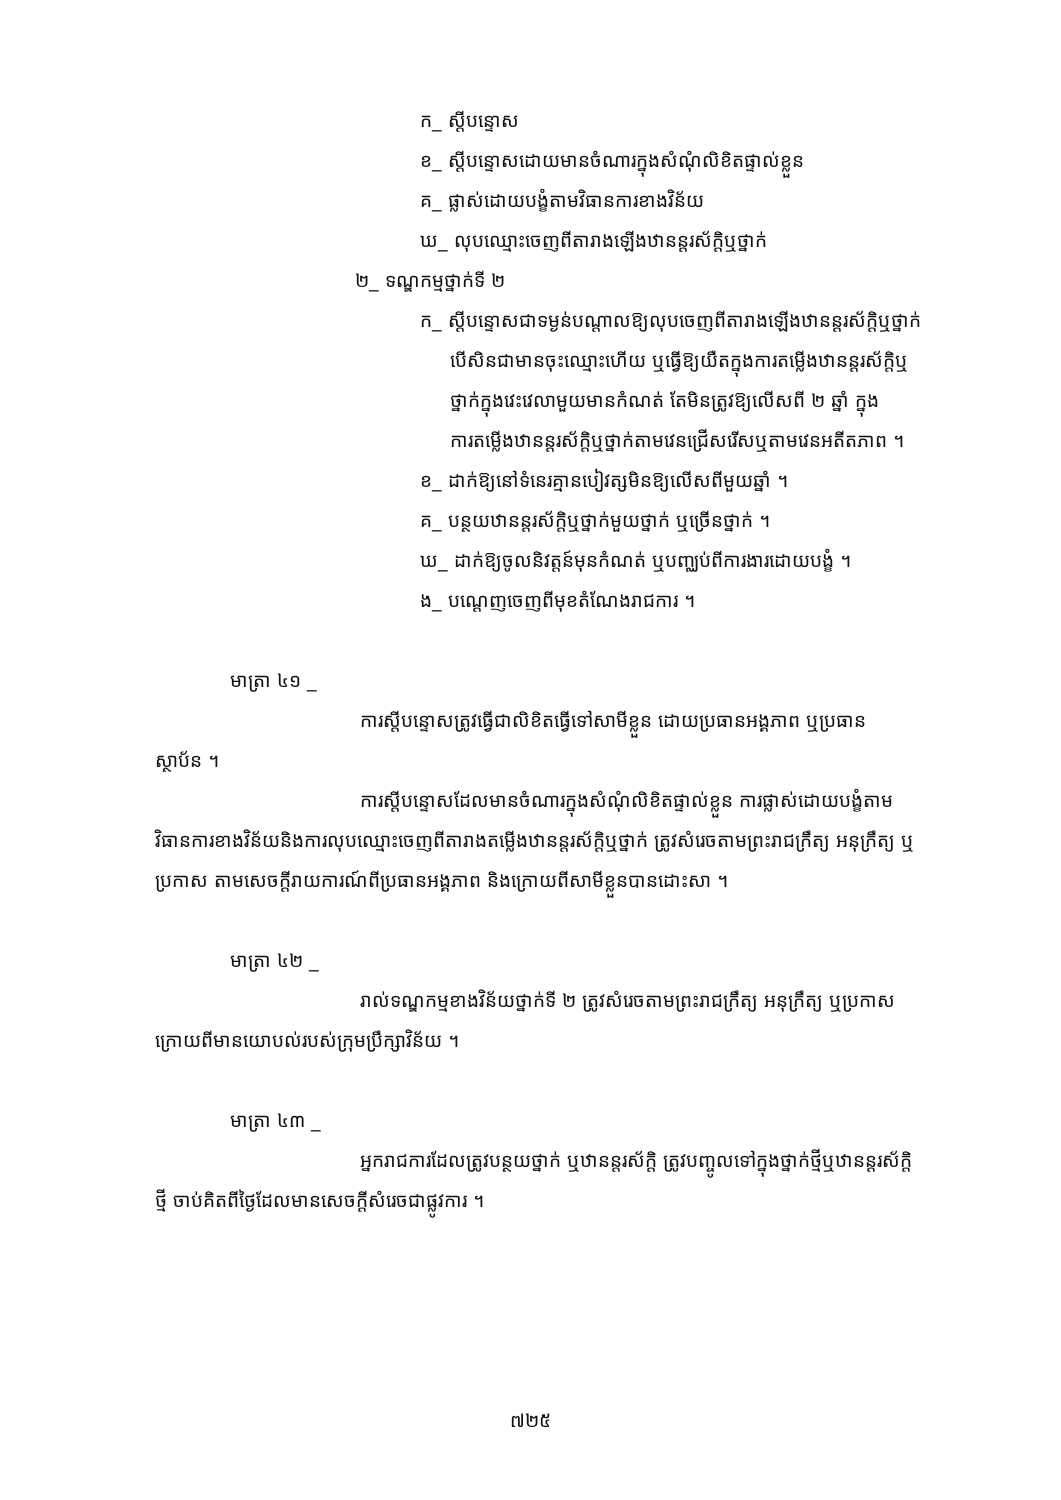ក_ ស្តីបន្ទោស
ខ_ ស្តីបន្ទោសដោយមានចំណារក្នុងសំណុំលិខិតផ្ទាល់ខ្លួន
គ_ ផ្លាស់ដោយបង្ខំតាមវិធានការខាងវិន័យ
ឃ_ លុបឈ្មោះចេញពីតារាងឡើងឋានន្តរស័ក្តិឬថ្នាក់
២_ ទណ្ឌកម្មថ្នាក់ទី ២
ក_ ស្តីបន្ទោសជាទម្ងន់បណ្តាលឱ្យលុបចេញពីតារាងឡើងឋានន្តរស័ក្តិឬថ្នាក់
បើសិនជាមានចុះឈ្មោះហើយ ឬធ្វើឱ្យយឺតក្នុងការតម្លើងឋានន្តរស័ក្តិឬ
ថ្នាក់ក្នុងវេះវេលាមួយមានកំណត់ តែមិនត្រូវឱ្យលើសពី ២ ឆ្នាំ ក្នុង
ការតម្លើងឋានន្តរស័ក្តិឬថ្នាក់តាមវេនជ្រើសរើសឬតាមវេនអតីតភាព ។
ខ_ ដាក់ឱ្យនៅទំនេរគ្មានបៀវត្សមិនឱ្យលើសពីមួយឆ្នាំ ។
គ_ បន្ថយឋានន្តរស័ក្តិឬថ្នាក់មួយថ្នាក់ ឬច្រើនថ្នាក់ ។
ឃ_ ដាក់ឱ្យចូលនិវត្តន៍មុនកំណត់ ឬបញ្ឈប់ពីការងារដោយបង្ខំ ។
ង_ បណ្តេញចេញពីមុខតំណែងរាជការ ។
មាត្រា ៤១ _
ការស្តីបន្ទោសត្រូវធ្វើជាលិខិតធ្វើទៅសាមីខ្លួន ដោយប្រធានអង្គភាព ឬប្រធាន ស្ថាប័ន ។
ការស្តីបន្ទោសដែលមានចំណារក្នុងសំណុំលិខិតផ្ទាល់ខ្លួន ការផ្លាស់ដោយបង្ខំតាមវិធានការខាងវិន័យនិងការលុបឈ្មោះចេញពីតារាងតម្លើងឋានន្តរស័ក្តិឬថ្នាក់ ត្រូវសំរេចតាមព្រះរាជក្រឹត្យ អនុក្រឹត្យ ឬប្រកាស តាមសេចក្តីរាយការណ៍ពីប្រធានអង្គភាព និងក្រោយពីសាមីខ្លួនបានដោះសា ។
មាត្រា ៤២ _
រាល់ទណ្ឌកម្មខាងវិន័យថ្នាក់ទី ២ ត្រូវសំរេចតាមព្រះរាជក្រឹត្យ អនុក្រឹត្យ ឬប្រកាស ក្រោយពីមានយោបល់របស់ក្រុមប្រឹក្សាវិន័យ ។
មាត្រា ៤៣ _
អ្នករាជការដែលត្រូវបន្ថយថ្នាក់ ឬឋានន្តរស័ក្តិ ត្រូវបញ្ចូលទៅក្នុងថ្នាក់ថ្មីឬឋានន្តរស័ក្តិថ្មី ចាប់គិតពីថ្ងៃដែលមានសេចក្តីសំរេចជាផ្លូវការ ។
៧២៥